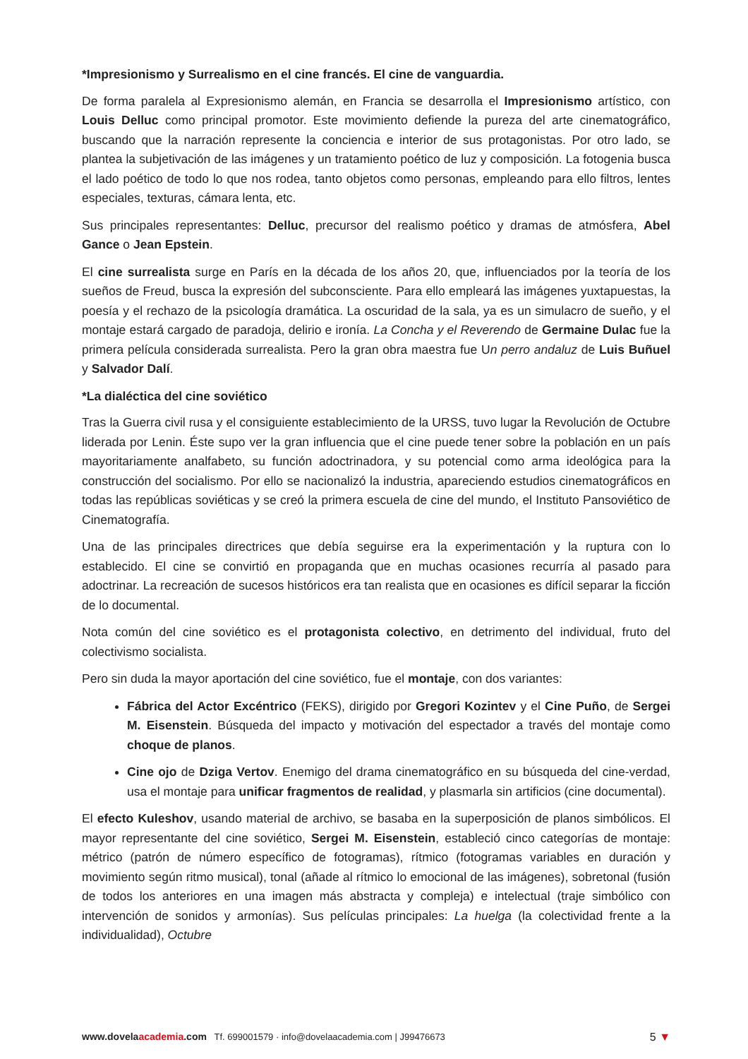*Impresionismo y Surrealismo en el cine francés. El cine de vanguardia.
De forma paralela al Expresionismo alemán, en Francia se desarrolla el Impresionismo artístico, con Louis Delluc como principal promotor. Este movimiento defiende la pureza del arte cinematográfico, buscando que la narración represente la conciencia e interior de sus protagonistas. Por otro lado, se plantea la subjetivación de las imágenes y un tratamiento poético de luz y composición. La fotogenia busca el lado poético de todo lo que nos rodea, tanto objetos como personas, empleando para ello filtros, lentes especiales, texturas, cámara lenta, etc.
Sus principales representantes: Delluc, precursor del realismo poético y dramas de atmósfera, Abel Gance o Jean Epstein.
El cine surrealista surge en París en la década de los años 20, que, influenciados por la teoría de los sueños de Freud, busca la expresión del subconsciente. Para ello empleará las imágenes yuxtapuestas, la poesía y el rechazo de la psicología dramática. La oscuridad de la sala, ya es un simulacro de sueño, y el montaje estará cargado de paradoja, delirio e ironía. La Concha y el Reverendo de Germaine Dulac fue la primera película considerada surrealista. Pero la gran obra maestra fue Un perro andaluz de Luis Buñuel y Salvador Dalí.
*La dialéctica del cine soviético
Tras la Guerra civil rusa y el consiguiente establecimiento de la URSS, tuvo lugar la Revolución de Octubre liderada por Lenin. Éste supo ver la gran influencia que el cine puede tener sobre la población en un país mayoritariamente analfabeto, su función adoctrinadora, y su potencial como arma ideológica para la construcción del socialismo. Por ello se nacionalizó la industria, apareciendo estudios cinematográficos en todas las repúblicas soviéticas y se creó la primera escuela de cine del mundo, el Instituto Pansoviético de Cinematografía.
Una de las principales directrices que debía seguirse era la experimentación y la ruptura con lo establecido. El cine se convirtió en propaganda que en muchas ocasiones recurría al pasado para adoctrinar. La recreación de sucesos históricos era tan realista que en ocasiones es difícil separar la ficción de lo documental.
Nota común del cine soviético es el protagonista colectivo, en detrimento del individual, fruto del colectivismo socialista.
Pero sin duda la mayor aportación del cine soviético, fue el montaje, con dos variantes:
Fábrica del Actor Excéntrico (FEKS), dirigido por Gregori Kozintev y el Cine Puño, de Sergei M. Eisenstein. Búsqueda del impacto y motivación del espectador a través del montaje como choque de planos.
Cine ojo de Dziga Vertov. Enemigo del drama cinematográfico en su búsqueda del cine-verdad, usa el montaje para unificar fragmentos de realidad, y plasmarla sin artificios (cine documental).
El efecto Kuleshov, usando material de archivo, se basaba en la superposición de planos simbólicos. El mayor representante del cine soviético, Sergei M. Eisenstein, estableció cinco categorías de montaje: métrico (patrón de número específico de fotogramas), rítmico (fotogramas variables en duración y movimiento según ritmo musical), tonal (añade al rítmico lo emocional de las imágenes), sobretonal (fusión de todos los anteriores en una imagen más abstracta y compleja) e intelectual (traje simbólico con intervención de sonidos y armonías). Sus películas principales: La huelga (la colectividad frente a la individualidad), Octubre
www.dovelaacademia.com Tf. 699001579 · info@dovelaacademia.com | J99476673 5 ▼